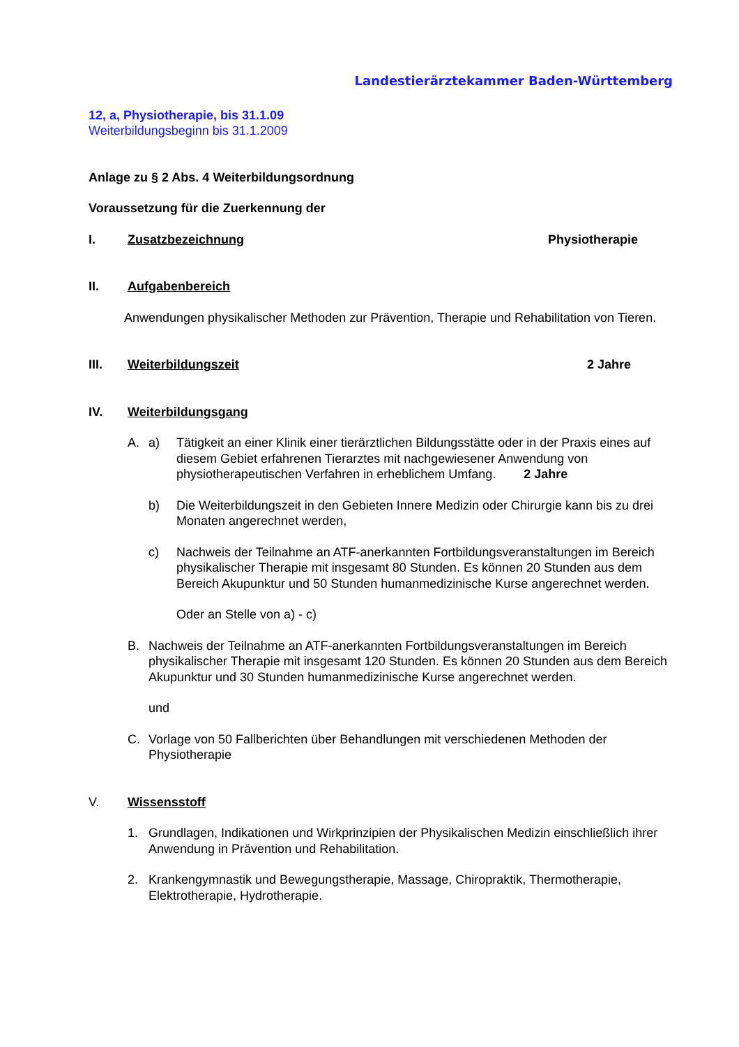Landestierärztekammer Baden-Württemberg
12, a, Physiotherapie, bis 31.1.09
Weiterbildungsbeginn bis 31.1.2009
Anlage zu § 2 Abs. 4 Weiterbildungsordnung
Voraussetzung für die Zuerkennung der
I. Zusatzbezeichnung Physiotherapie
II. Aufgabenbereich
Anwendungen physikalischer Methoden zur Prävention, Therapie und Rehabilitation von Tieren.
III. Weiterbildungszeit 2 Jahre
IV. Weiterbildungsgang
A. a) Tätigkeit an einer Klinik einer tierärztlichen Bildungsstätte oder in der Praxis eines auf diesem Gebiet erfahrenen Tierarztes mit nachgewiesener Anwendung von physiotherapeutischen Verfahren in erheblichem Umfang. 2 Jahre
b) Die Weiterbildungszeit in den Gebieten Innere Medizin oder Chirurgie kann bis zu drei Monaten angerechnet werden,
c) Nachweis der Teilnahme an ATF-anerkannten Fortbildungsveranstaltungen im Bereich physikalischer Therapie mit insgesamt 80 Stunden. Es können 20 Stunden aus dem Bereich Akupunktur und 50 Stunden humanmedizinische Kurse angerechnet werden.
Oder an Stelle von a) - c)
B. Nachweis der Teilnahme an ATF-anerkannten Fortbildungsveranstaltungen im Bereich physikalischer Therapie mit insgesamt 120 Stunden. Es können 20 Stunden aus dem Bereich Akupunktur und 30 Stunden humanmedizinische Kurse angerechnet werden.
und
C. Vorlage von 50 Fallberichten über Behandlungen mit verschiedenen Methoden der Physiotherapie
V. Wissensstoff
1. Grundlagen, Indikationen und Wirkprinzipien der Physikalischen Medizin einschließlich ihrer Anwendung in Prävention und Rehabilitation.
2. Krankengymnastik und Bewegungstherapie, Massage, Chiropraktik, Thermotherapie, Elektrotherapie, Hydrotherapie.